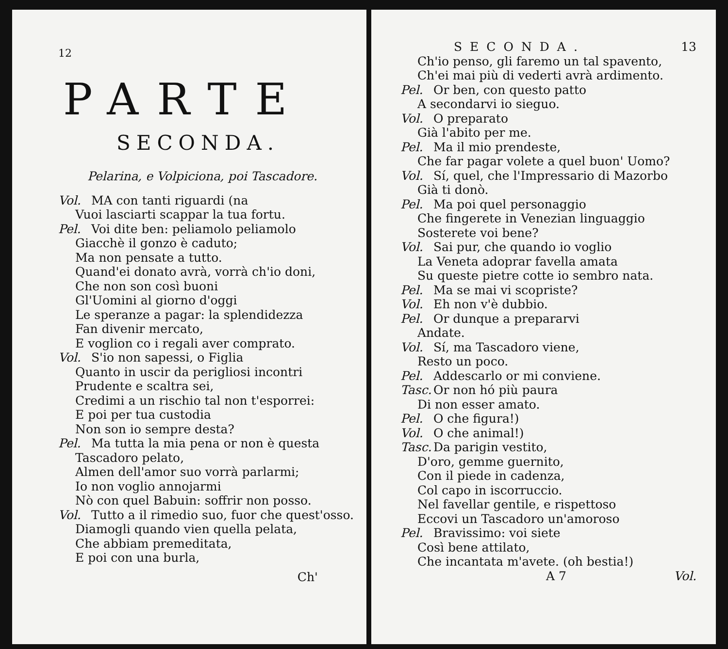12
PARTE
SECONDA.
Pelarina, e Volpiciona, poi Tascadore.
Vol. MA con tanti riguardi (na
Vuoi lasciarti scappar la tua fortu.
Pel. Voi dite ben: peliamolo peliamolo
Giacchè il gonzo è caduto;
Ma non pensate a tutto.
Quand'ei donato avrà, vorrà ch'io doni,
Che non son così buoni
Gl'Uomini al giorno d'oggi
Le speranze a pagar: la splendidezza
Fan divenir mercato,
E voglion co i regali aver comprato.
Vol. S'io non sapessi, o Figlia
Quanto in uscir da perigliosi incontri
Prudente e scaltra sei,
Credimi a un rischio tal non t'esporrei:
E poi per tua custodia
Non son io sempre desta?
Pel. Ma tutta la mia pena or non è questa
Tascadoro pelato,
Almen dell'amor suo vorrà parlarmi;
Io non voglio annojarmi
Nò con quel Babuin: soffrir non posso.
Vol. Tutto a il rimedio suo, fuor che quest'osso.
Diamogli quando vien quella pelata,
Che abbiam premeditata,
E poi con una burla,
Ch'
SECONDA. 13
Ch'io penso, gli faremo un tal spavento,
Ch'ei mai più di vederti avrà ardimento.
Pel. Or ben, con questo patto
A secondarvi io sieguo.
Vol. O preparato
Già l'abito per me.
Pel. Ma il mio prendeste,
Che far pagar volete a quel buon' Uomo?
Vol. Sí, quel, che l'Impressario di Mazorbo
Già ti donò.
Pel. Ma poi quel personaggio
Che fingerete in Venezian linguaggio
Sosterete voi bene?
Vol. Sai pur, che quando io voglio
La Veneta adoprar favella amata
Su queste pietre cotte io sembro nata.
Pel. Ma se mai vi scopriste?
Vol. Eh non v'è dubbio.
Pel. Or dunque a prepararvi
Andate.
Vol. Sí, ma Tascadoro viene,
Resto un poco.
Pel. Addescarlo or mi conviene.
Tasc. Or non hó più paura
Di non esser amato.
Pel. O che figura!)
Vol. O che animal!)
Tasc. Da parigin vestito,
D'oro, gemme guernito,
Con il piede in cadenza,
Col capo in iscorruccio.
Nel favellar gentile, e rispettoso
Eccovi un Tascadoro un'amoroso
Pel. Bravissimo: voi siete
Così bene attilato,
Che incantata m'avete. (oh bestia!)
A 7 Vol.